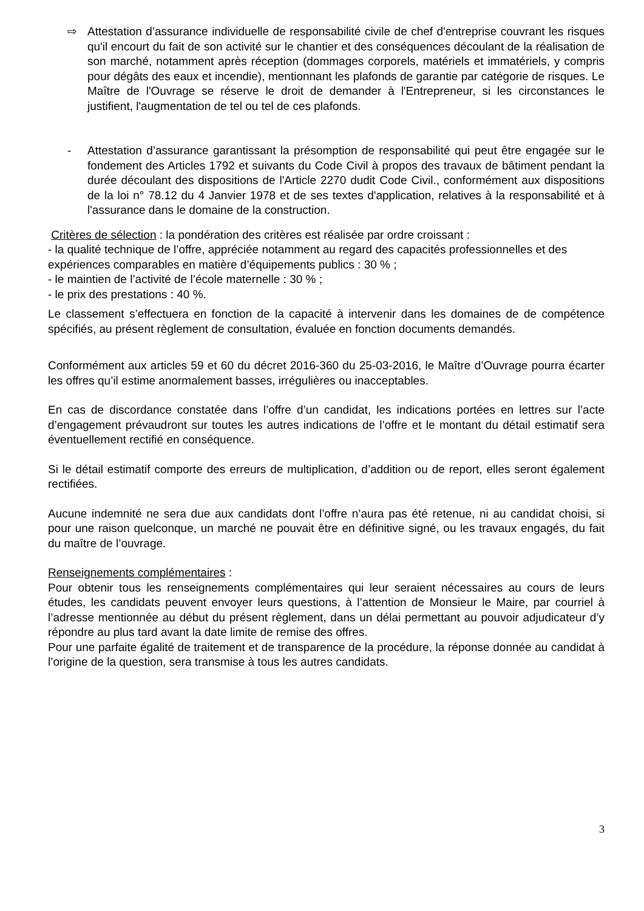⇨ Attestation d’assurance individuelle de responsabilité civile de chef d'entreprise couvrant les risques qu'il encourt du fait de son activité sur le chantier et des conséquences découlant de la réalisation de son marché, notamment après réception (dommages corporels, matériels et immatériels, y compris pour dégâts des eaux et incendie), mentionnant les plafonds de garantie par catégorie de risques. Le Maître de l'Ouvrage se réserve le droit de demander à l'Entrepreneur, si les circonstances le justifient, l'augmentation de tel ou tel de ces plafonds.
- Attestation d’assurance garantissant la présomption de responsabilité qui peut être engagée sur le fondement des Articles 1792 et suivants du Code Civil à propos des travaux de bâtiment pendant la durée découlant des dispositions de l'Article 2270 dudit Code Civil., conformément aux dispositions de la loi n° 78.12 du 4 Janvier 1978 et de ses textes d'application, relatives à la responsabilité et à l'assurance dans le domaine de la construction.
Critères de sélection : la pondération des critères est réalisée par ordre croissant :
- la qualité technique de l’offre, appréciée notamment au regard des capacités professionnelles et des expériences comparables en matière d’équipements publics : 30 % ;
- le maintien de l’activité de l’école maternelle : 30 % ;
- le prix des prestations : 40 %.
Le classement s’effectuera en fonction de la capacité à intervenir dans les domaines de de compétence spécifiés, au présent règlement de consultation, évaluée en fonction documents demandés.
Conformément aux articles 59 et 60 du décret 2016-360 du 25-03-2016, le Maître d’Ouvrage pourra écarter les offres qu’il estime anormalement basses, irrégulières ou inacceptables.
En cas de discordance constatée dans l’offre d’un candidat, les indications portées en lettres sur l’acte d’engagement prévaudront sur toutes les autres indications de l’offre et le montant du détail estimatif sera éventuellement rectifié en conséquence.
Si le détail estimatif comporte des erreurs de multiplication, d’addition ou de report, elles seront également rectifiées.
Aucune indemnité ne sera due aux candidats dont l’offre n’aura pas été retenue, ni au candidat choisi, si pour une raison quelconque, un marché ne pouvait être en définitive signé, ou les travaux engagés, du fait du maître de l’ouvrage.
Renseignements complémentaires :
Pour obtenir tous les renseignements complémentaires qui leur seraient nécessaires au cours de leurs études, les candidats peuvent envoyer leurs questions, à l’attention de Monsieur le Maire, par courriel à l’adresse mentionnée au début du présent règlement, dans un délai permettant au pouvoir adjudicateur d’y répondre au plus tard avant la date limite de remise des offres.
Pour une parfaite égalité de traitement et de transparence de la procédure, la réponse donnée au candidat à l’origine de la question, sera transmise à tous les autres candidats.
3